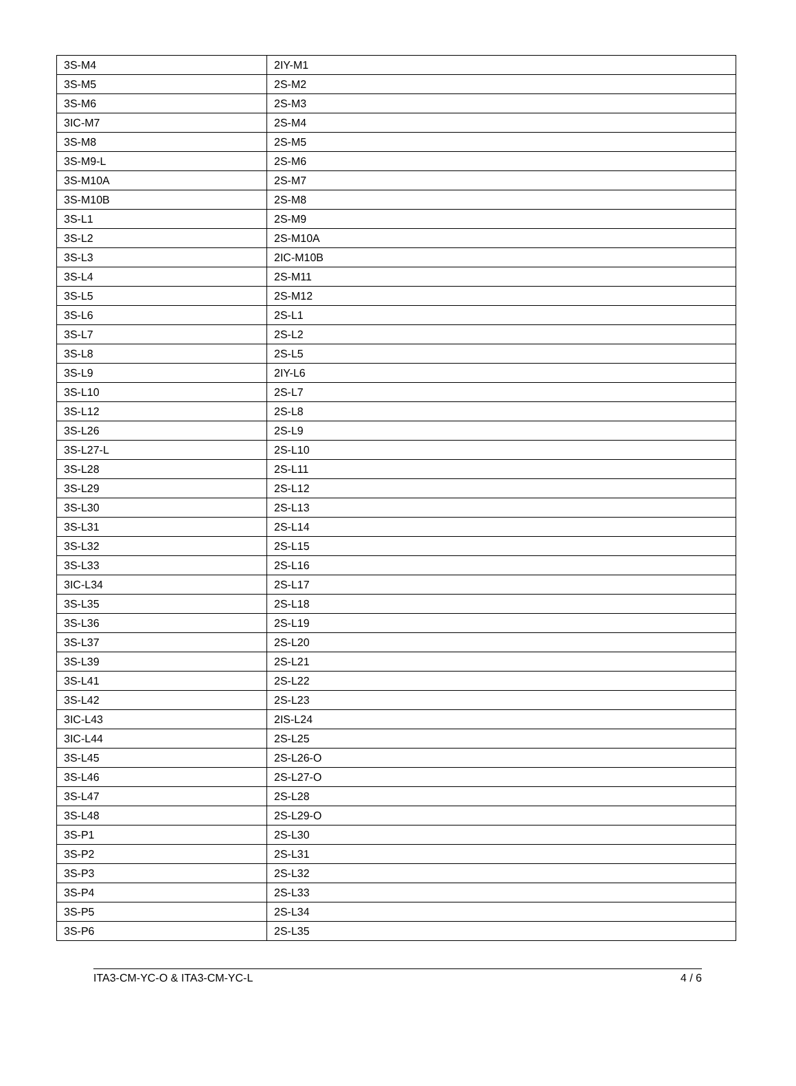| 3S-M4 | 2IY-M1 |
| 3S-M5 | 2S-M2 |
| 3S-M6 | 2S-M3 |
| 3IC-M7 | 2S-M4 |
| 3S-M8 | 2S-M5 |
| 3S-M9-L | 2S-M6 |
| 3S-M10A | 2S-M7 |
| 3S-M10B | 2S-M8 |
| 3S-L1 | 2S-M9 |
| 3S-L2 | 2S-M10A |
| 3S-L3 | 2IC-M10B |
| 3S-L4 | 2S-M11 |
| 3S-L5 | 2S-M12 |
| 3S-L6 | 2S-L1 |
| 3S-L7 | 2S-L2 |
| 3S-L8 | 2S-L5 |
| 3S-L9 | 2IY-L6 |
| 3S-L10 | 2S-L7 |
| 3S-L12 | 2S-L8 |
| 3S-L26 | 2S-L9 |
| 3S-L27-L | 2S-L10 |
| 3S-L28 | 2S-L11 |
| 3S-L29 | 2S-L12 |
| 3S-L30 | 2S-L13 |
| 3S-L31 | 2S-L14 |
| 3S-L32 | 2S-L15 |
| 3S-L33 | 2S-L16 |
| 3IC-L34 | 2S-L17 |
| 3S-L35 | 2S-L18 |
| 3S-L36 | 2S-L19 |
| 3S-L37 | 2S-L20 |
| 3S-L39 | 2S-L21 |
| 3S-L41 | 2S-L22 |
| 3S-L42 | 2S-L23 |
| 3IC-L43 | 2IS-L24 |
| 3IC-L44 | 2S-L25 |
| 3S-L45 | 2S-L26-O |
| 3S-L46 | 2S-L27-O |
| 3S-L47 | 2S-L28 |
| 3S-L48 | 2S-L29-O |
| 3S-P1 | 2S-L30 |
| 3S-P2 | 2S-L31 |
| 3S-P3 | 2S-L32 |
| 3S-P4 | 2S-L33 |
| 3S-P5 | 2S-L34 |
| 3S-P6 | 2S-L35 |
ITA3-CM-YC-O & ITA3-CM-YC-L 4 / 6